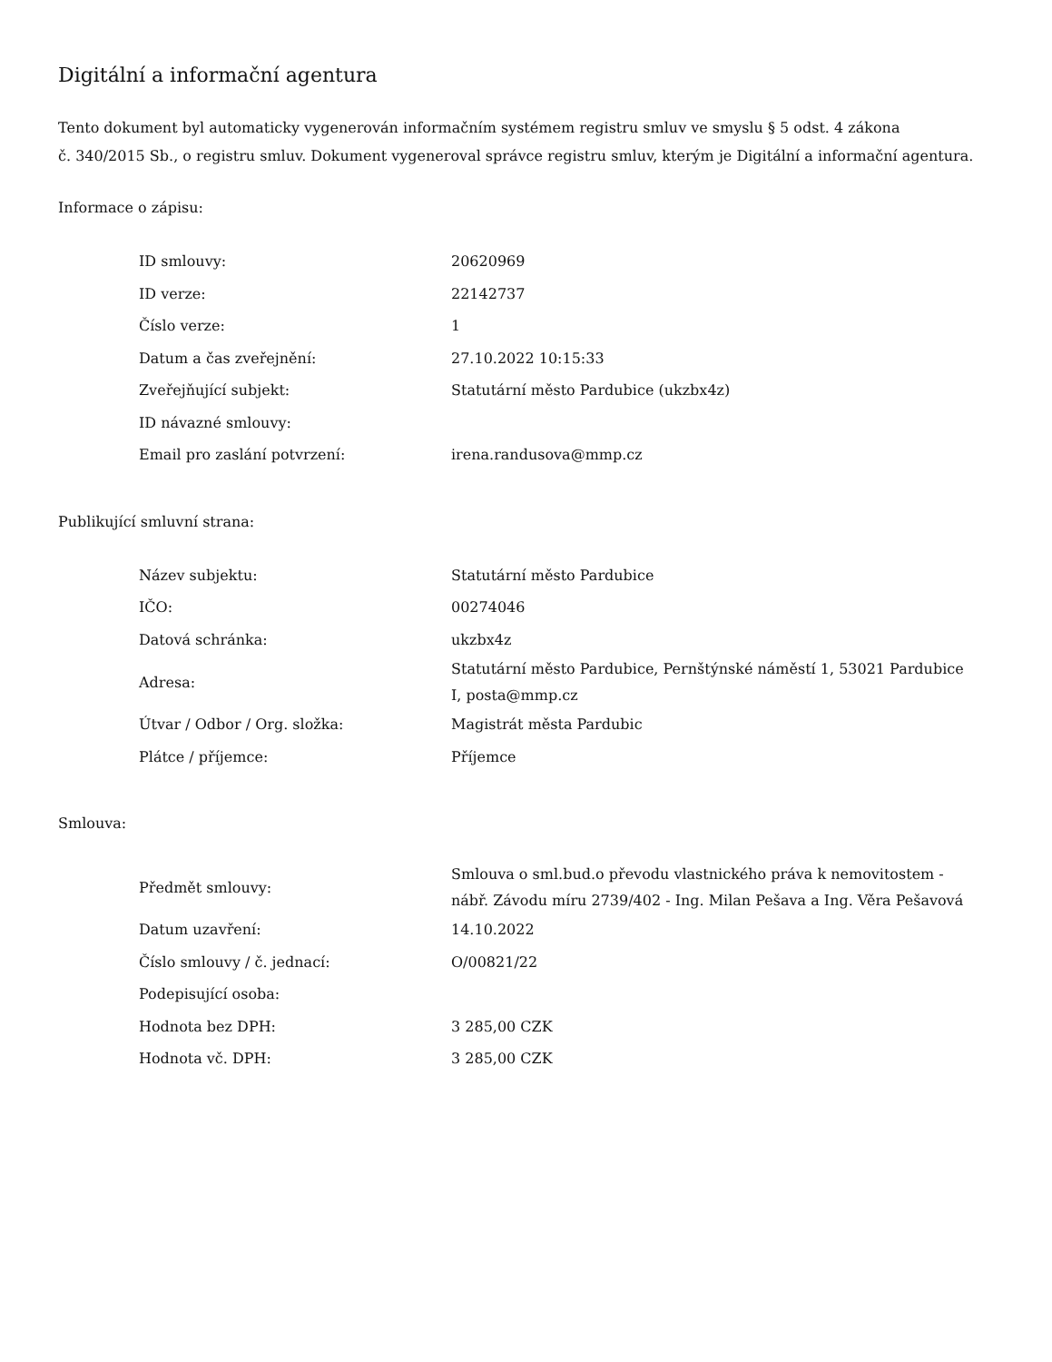Digitální a informační agentura
Tento dokument byl automaticky vygenerován informačním systémem registru smluv ve smyslu § 5 odst. 4 zákona
č. 340/2015 Sb., o registru smluv. Dokument vygeneroval správce registru smluv, kterým je Digitální a informační agentura.
Informace o zápisu:
| ID smlouvy: | 20620969 |
| ID verze: | 22142737 |
| Číslo verze: | 1 |
| Datum a čas zveřejnění: | 27.10.2022 10:15:33 |
| Zveřejňující subjekt: | Statutární město Pardubice (ukzbx4z) |
| ID návazné smlouvy: | |
| Email pro zaslání potvrzení: | irena.randusova@mmp.cz |
Publikující smluvní strana:
| Název subjektu: | Statutární město Pardubice |
| IČO: | 00274046 |
| Datová schránka: | ukzbx4z |
| Adresa: | Statutární město Pardubice, Pernštýnské náměstí 1, 53021 Pardubice I, posta@mmp.cz |
| Útvar / Odbor / Org. složka: | Magistrát města Pardubic |
| Plátce / příjemce: | Příjemce |
Smlouva:
| Předmět smlouvy: | Smlouva o sml.bud.o převodu vlastnického práva k nemovitostem - nábř. Závodu míru 2739/402 - Ing. Milan Pešava a Ing. Věra Pešavová |
| Datum uzavření: | 14.10.2022 |
| Číslo smlouvy / č. jednací: | O/00821/22 |
| Podepisující osoba: | |
| Hodnota bez DPH: | 3 285,00 CZK |
| Hodnota vč. DPH: | 3 285,00 CZK |